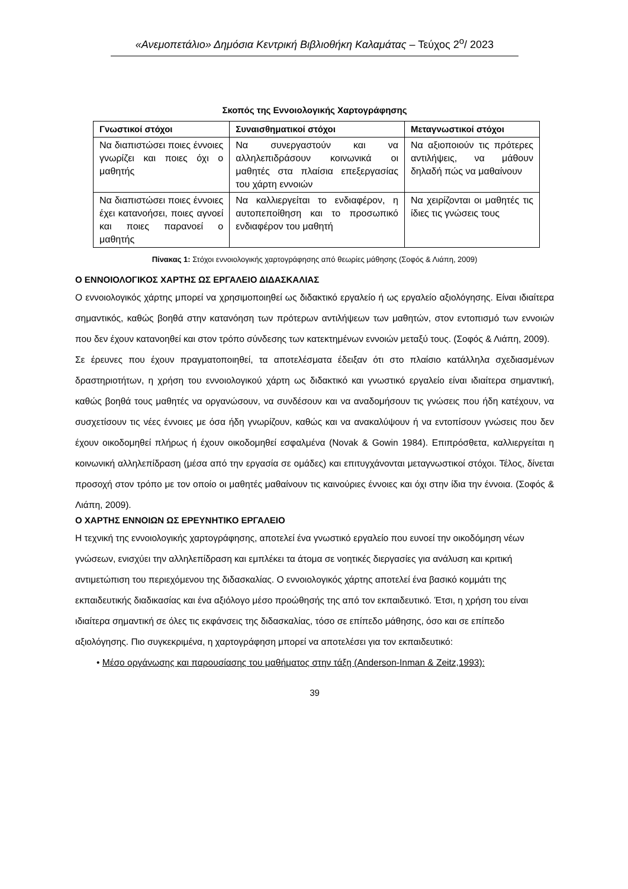«Ανεμοπετάλιο» Δημόσια Κεντρική Βιβλιοθήκη Καλαμάτας – Τεύχος 2<sup>ο</sup>/ 2023
Σκοπός της Εννοιολογικής Χαρτογράφησης
| Γνωστικοί στόχοι | Συναισθηματικοί στόχοι | Μεταγνωστικοί στόχοι |
| --- | --- | --- |
| Να διαπιστώσει ποιες έννοιες γνωρίζει και ποιες όχι ο μαθητής | Να συνεργαστούν και να αλληλεπιδράσουν κοινωνικά οι μαθητές στα πλαίσια επεξεργασίας του χάρτη εννοιών | Να αξιοποιούν τις πρότερες αντιλήψεις, να μάθουν δηλαδή πώς να μαθαίνουν |
| Να διαπιστώσει ποιες έννοιες έχει κατανοήσει, ποιες αγνοεί και ποιες παρανοεί ο μαθητής | Να καλλιεργείται το ενδιαφέρον, η αυτοπεποίθηση και το προσωπικό ενδιαφέρον του μαθητή | Να χειρίζονται οι μαθητές τις ίδιες τις γνώσεις τους |
Πίνακας 1: Στόχοι εννοιολογικής χαρτογράφησης από θεωρίες μάθησης (Σοφός & Λιάπη, 2009)
Ο ΕΝΝΟΙΟΛΟΓΙΚΟΣ ΧΑΡΤΗΣ ΩΣ ΕΡΓΑΛΕΙΟ ΔΙΔΑΣΚΑΛΙΑΣ
Ο εννοιολογικός χάρτης μπορεί να χρησιμοποιηθεί ως διδακτικό εργαλείο ή ως εργαλείο αξιολόγησης. Είναι ιδιαίτερα σημαντικός, καθώς βοηθά στην κατανόηση των πρότερων αντιλήψεων των μαθητών, στον εντοπισμό των εννοιών που δεν έχουν κατανοηθεί και στον τρόπο σύνδεσης των κατεκτημένων εννοιών μεταξύ τους. (Σοφός & Λιάπη, 2009).
Σε έρευνες που έχουν πραγματοποιηθεί, τα αποτελέσματα έδειξαν ότι στο πλαίσιο κατάλληλα σχεδιασμένων δραστηριοτήτων, η χρήση του εννοιολογικού χάρτη ως διδακτικό και γνωστικό εργαλείο είναι ιδιαίτερα σημαντική, καθώς βοηθά τους μαθητές να οργανώσουν, να συνδέσουν και να αναδομήσουν τις γνώσεις που ήδη κατέχουν, να συσχετίσουν τις νέες έννοιες με όσα ήδη γνωρίζουν, καθώς και να ανακαλύψουν ή να εντοπίσουν γνώσεις που δεν έχουν οικοδομηθεί πλήρως ή έχουν οικοδομηθεί εσφαλμένα (Novak & Gowin 1984). Επιπρόσθετα, καλλιεργείται η κοινωνική αλληλεπίδραση (μέσα από την εργασία σε ομάδες) και επιτυγχάνονται μεταγνωστικοί στόχοι. Τέλος, δίνεται προσοχή στον τρόπο με τον οποίο οι μαθητές μαθαίνουν τις καινούριες έννοιες και όχι στην ίδια την έννοια. (Σοφός & Λιάπη, 2009).
Ο ΧΑΡΤΗΣ ΕΝΝΟΙΩΝ ΩΣ ΕΡΕΥΝΗΤΙΚΟ ΕΡΓΑΛΕΙΟ
Η τεχνική της εννοιολογικής χαρτογράφησης, αποτελεί ένα γνωστικό εργαλείο που ευνοεί την οικοδόμηση νέων γνώσεων, ενισχύει την αλληλεπίδραση και εμπλέκει τα άτομα σε νοητικές διεργασίες για ανάλυση και κριτική αντιμετώπιση του περιεχόμενου της διδασκαλίας. Ο εννοιολογικός χάρτης αποτελεί ένα βασικό κομμάτι της εκπαιδευτικής διαδικασίας και ένα αξιόλογο μέσο προώθησής της από τον εκπαιδευτικό. Έτσι, η χρήση του είναι ιδιαίτερα σημαντική σε όλες τις εκφάνσεις της διδασκαλίας, τόσο σε επίπεδο μάθησης, όσο και σε επίπεδο αξιολόγησης. Πιο συγκεκριμένα, η χαρτογράφηση μπορεί να αποτελέσει για τον εκπαιδευτικό:
• Μέσο οργάνωσης και παρουσίασης του μαθήματος στην τάξη (Anderson-Inman & Zeitz,1993):
39